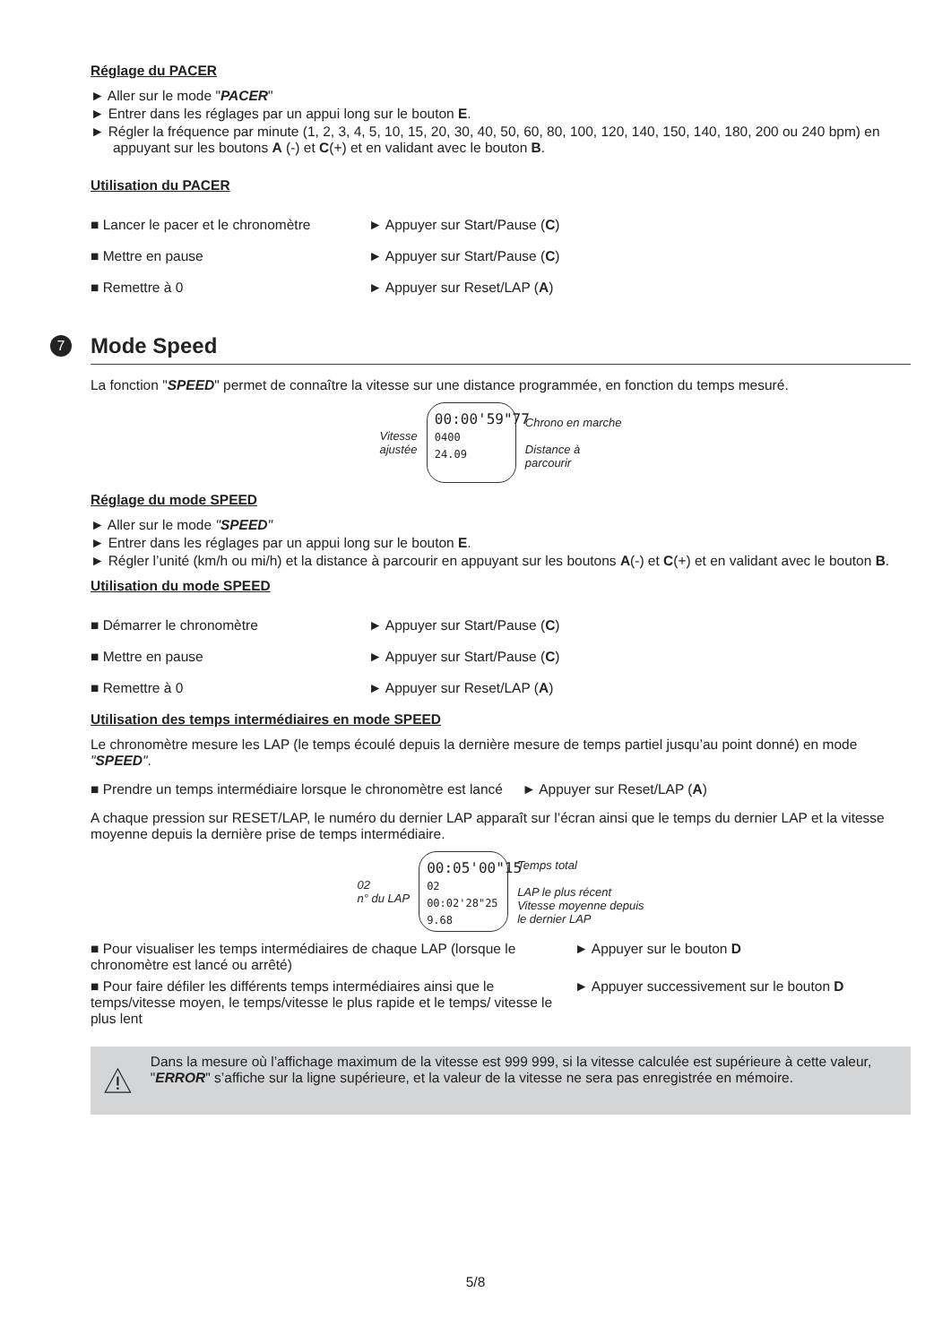Réglage du PACER
► Aller sur le mode "PACER"
► Entrer dans les réglages par un appui long sur le bouton E.
► Régler la fréquence par minute (1, 2, 3, 4, 5, 10, 15, 20, 30, 40, 50, 60, 80, 100, 120, 140, 150, 140, 180, 200 ou 240 bpm) en appuyant sur les boutons A (-) et C(+) et en validant avec le bouton B.
Utilisation du PACER
■ Lancer le pacer et le chronomètre ► Appuyer sur Start/Pause (C)
■ Mettre en pause ► Appuyer sur Start/Pause (C)
■ Remettre à 0 ► Appuyer sur Reset/LAP (A)
7 Mode Speed
La fonction "SPEED" permet de connaître la vitesse sur une distance programmée, en fonction du temps mesuré.
Vitesse
ajustée
00:00'59"77
0400
24.09
Chrono en marche
Distance à
parcourir
Réglage du mode SPEED
► Aller sur le mode "SPEED"
► Entrer dans les réglages par un appui long sur le bouton E.
► Régler l’unité (km/h ou mi/h) et la distance à parcourir en appuyant sur les boutons A(-) et C(+) et en validant avec le bouton B.
Utilisation du mode SPEED
■ Démarrer le chronomètre ► Appuyer sur Start/Pause (C)
■ Mettre en pause ► Appuyer sur Start/Pause (C)
■ Remettre à 0 ► Appuyer sur Reset/LAP (A)
Utilisation des temps intermédiaires en mode SPEED
Le chronomètre mesure les LAP (le temps écoulé depuis la dernière mesure de temps partiel jusqu’au point donné) en mode "SPEED".
■ Prendre un temps intermédiaire lorsque le chronomètre est lancé ► Appuyer sur Reset/LAP (A)
A chaque pression sur RESET/LAP, le numéro du dernier LAP apparaît sur l’écran ainsi que le temps du dernier LAP et la vitesse moyenne depuis la dernière prise de temps intermédiaire.
02
n° du LAP
00:05'00"15
02 00:02'28"25
9.68
Temps total
LAP le plus récent
Vitesse moyenne depuis
le dernier LAP
■ Pour visualiser les temps intermédiaires de chaque LAP (lorsque le chronomètre est lancé ou arrêté) ► Appuyer sur le bouton D
■ Pour faire défiler les différents temps intermédiaires ainsi que le temps/vitesse moyen, le temps/vitesse le plus rapide et le temps/ vitesse le plus lent ► Appuyer successivement sur le bouton D
Dans la mesure où l’affichage maximum de la vitesse est 999 999, si la vitesse calculée est supérieure à cette valeur, "ERROR" s’affiche sur la ligne supérieure, et la valeur de la vitesse ne sera pas enregistrée en mémoire.
5/8